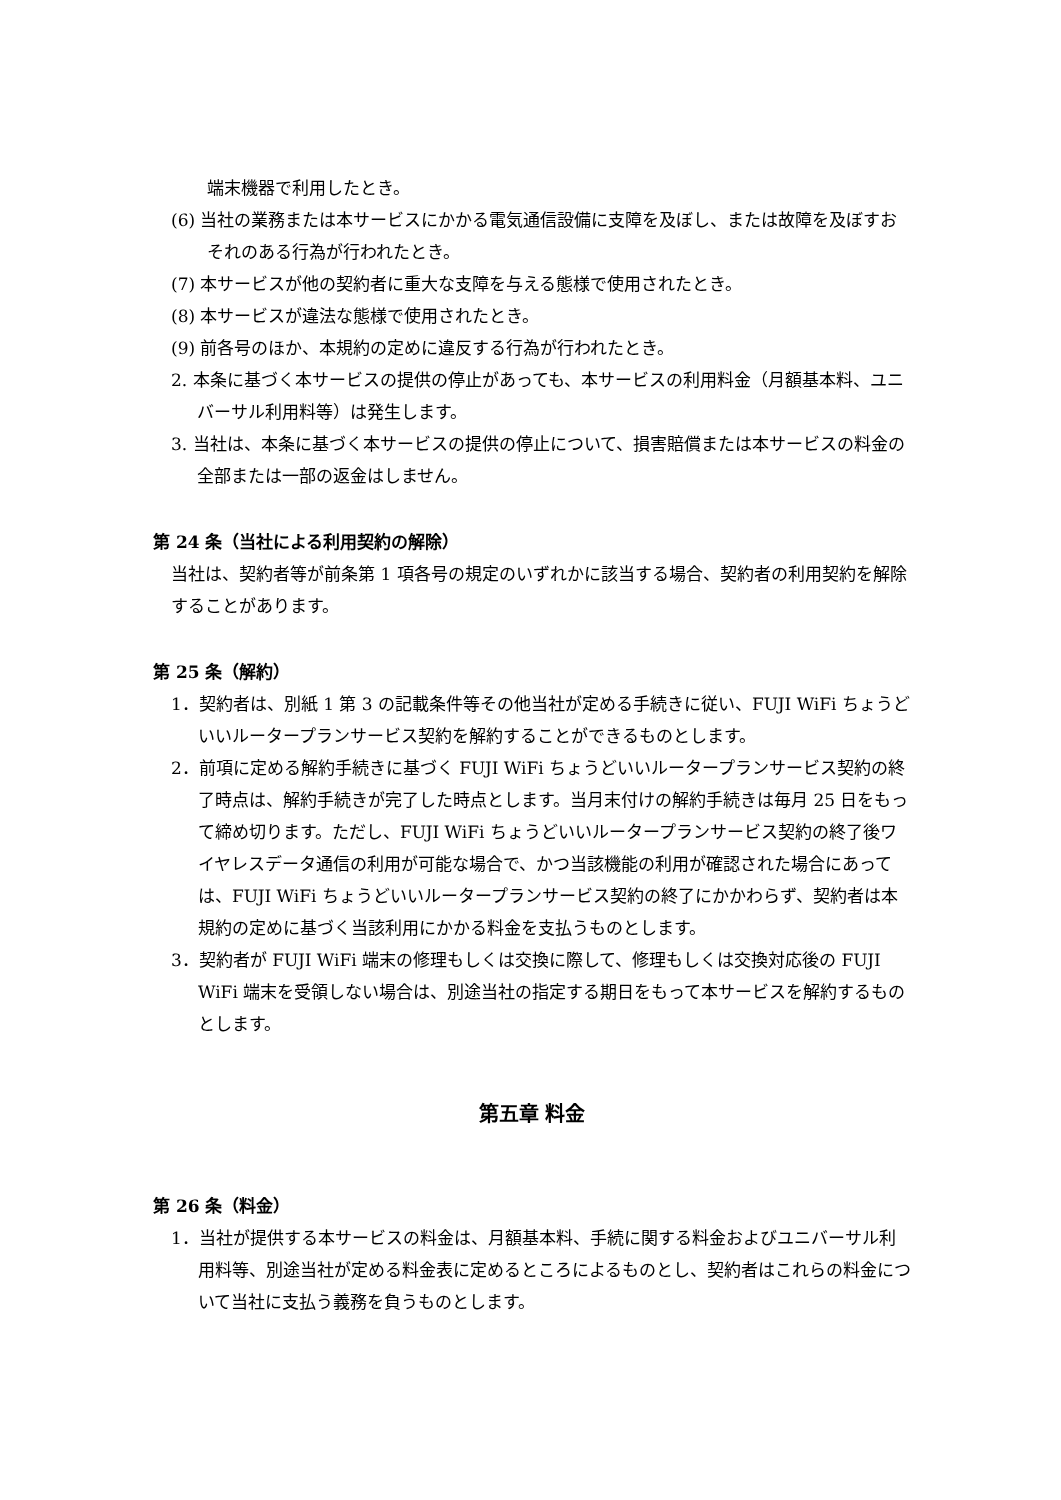端末機器で利用したとき。
(6) 当社の業務または本サービスにかかる電気通信設備に支障を及ぼし、または故障を及ぼすおそれのある行為が行われたとき。
(7) 本サービスが他の契約者に重大な支障を与える態様で使用されたとき。
(8) 本サービスが違法な態様で使用されたとき。
(9) 前各号のほか、本規約の定めに違反する行為が行われたとき。
2. 本条に基づく本サービスの提供の停止があっても、本サービスの利用料金（月額基本料、ユニバーサル利用料等）は発生します。
3. 当社は、本条に基づく本サービスの提供の停止について、損害賠償または本サービスの料金の全部または一部の返金はしません。
第 24 条（当社による利用契約の解除）
当社は、契約者等が前条第 1 項各号の規定のいずれかに該当する場合、契約者の利用契約を解除することがあります。
第 25 条（解約）
1．契約者は、別紙 1 第 3 の記載条件等その他当社が定める手続きに従い、FUJI WiFi ちょうどいいルータープランサービス契約を解約することができるものとします。
2．前項に定める解約手続きに基づく FUJI WiFi ちょうどいいルータープランサービス契約の終了時点は、解約手続きが完了した時点とします。当月末付けの解約手続きは毎月 25 日をもって締め切ります。ただし、FUJI WiFi ちょうどいいルータープランサービス契約の終了後ワイヤレスデータ通信の利用が可能な場合で、かつ当該機能の利用が確認された場合にあっては、FUJI WiFi ちょうどいいルータープランサービス契約の終了にかかわらず、契約者は本規約の定めに基づく当該利用にかかる料金を支払うものとします。
3．契約者が FUJI WiFi 端末の修理もしくは交換に際して、修理もしくは交換対応後の FUJI WiFi 端末を受領しない場合は、別途当社の指定する期日をもって本サービスを解約するものとします。
第五章 料金
第 26 条（料金）
1．当社が提供する本サービスの料金は、月額基本料、手続に関する料金およびユニバーサル利用料等、別途当社が定める料金表に定めるところによるものとし、契約者はこれらの料金について当社に支払う義務を負うものとします。